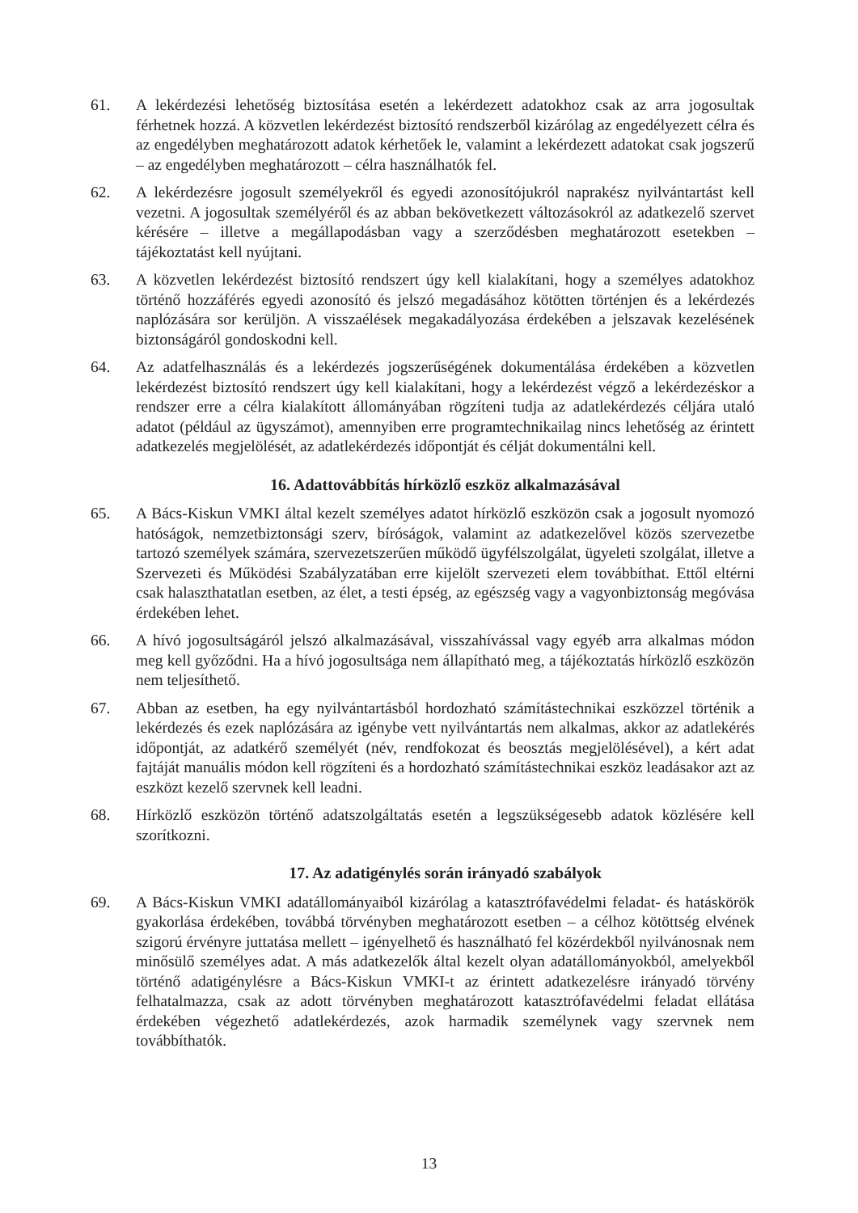61. A lekérdezési lehetőség biztosítása esetén a lekérdezett adatokhoz csak az arra jogosultak férhetnek hozzá. A közvetlen lekérdezést biztosító rendszerből kizárólag az engedélyezett célra és az engedélyben meghatározott adatok kérhetőek le, valamint a lekérdezett adatokat csak jogszerű – az engedélyben meghatározott – célra használhatók fel.
62. A lekérdezésre jogosult személyekről és egyedi azonosítójukról naprakész nyilvántartást kell vezetni. A jogosultak személyéről és az abban bekövetkezett változásokról az adatkezelő szervet kérésére – illetve a megállapodásban vagy a szerződésben meghatározott esetekben – tájékoztatást kell nyújtani.
63. A közvetlen lekérdezést biztosító rendszert úgy kell kialakítani, hogy a személyes adatokhoz történő hozzáférés egyedi azonosító és jelszó megadásához kötötten történjen és a lekérdezés naplózására sor kerüljön. A visszaélések megakadályozása érdekében a jelszavak kezelésének biztonságáról gondoskodni kell.
64. Az adatfelhasználás és a lekérdezés jogszerűségének dokumentálása érdekében a közvetlen lekérdezést biztosító rendszert úgy kell kialakítani, hogy a lekérdezést végző a lekérdezéskor a rendszer erre a célra kialakított állományában rögzíteni tudja az adatlekérdezés céljára utaló adatot (például az ügyszámot), amennyiben erre programtechnikailag nincs lehetőség az érintett adatkezelés megjelölését, az adatlekérdezés időpontját és célját dokumentálni kell.
16. Adattovábbítás hírközlő eszköz alkalmazásával
65. A Bács-Kiskun VMKI által kezelt személyes adatot hírközlő eszközön csak a jogosult nyomozó hatóságok, nemzetbiztonsági szerv, bíróságok, valamint az adatkezelővel közös szervezetbe tartozó személyek számára, szervezetszerűen működő ügyfélszolgálat, ügyeleti szolgálat, illetve a Szervezeti és Működési Szabályzatában erre kijelölt szervezeti elem továbbíthat. Ettől eltérni csak halaszthatatlan esetben, az élet, a testi épség, az egészség vagy a vagyonbiztonság megóvása érdekében lehet.
66. A hívó jogosultságáról jelszó alkalmazásával, visszahívással vagy egyéb arra alkalmas módon meg kell győződni. Ha a hívó jogosultsága nem állapítható meg, a tájékoztatás hírközlő eszközön nem teljesíthető.
67. Abban az esetben, ha egy nyilvántartásból hordozható számítástechnikai eszközzel történik a lekérdezés és ezek naplózására az igénybe vett nyilvántartás nem alkalmas, akkor az adatlekérés időpontját, az adatkérő személyét (név, rendfokozat és beosztás megjelölésével), a kért adat fajtáját manuális módon kell rögzíteni és a hordozható számítástechnikai eszköz leadásakor azt az eszközt kezelő szervnek kell leadni.
68. Hírközlő eszközön történő adatszolgáltatás esetén a legszükségesebb adatok közlésére kell szorítkozni.
17. Az adatigénylés során irányadó szabályok
69. A Bács-Kiskun VMKI adatállományaiból kizárólag a katasztrófavédelmi feladat- és hatáskörök gyakorlása érdekében, továbbá törvényben meghatározott esetben – a célhoz kötöttség elvének szigorú érvényre juttatása mellett – igényelhető és használható fel közérdekből nyilvánosnak nem minősülő személyes adat. A más adatkezelők által kezelt olyan adatállományokból, amelyekből történő adatigénylésre a Bács-Kiskun VMKI-t az érintett adatkezelésre irányadó törvény felhatalmazza, csak az adott törvényben meghatározott katasztrófavédelmi feladat ellátása érdekében végezhető adatlekérdezés, azok harmadik személynek vagy szervnek nem továbbíthatók.
13